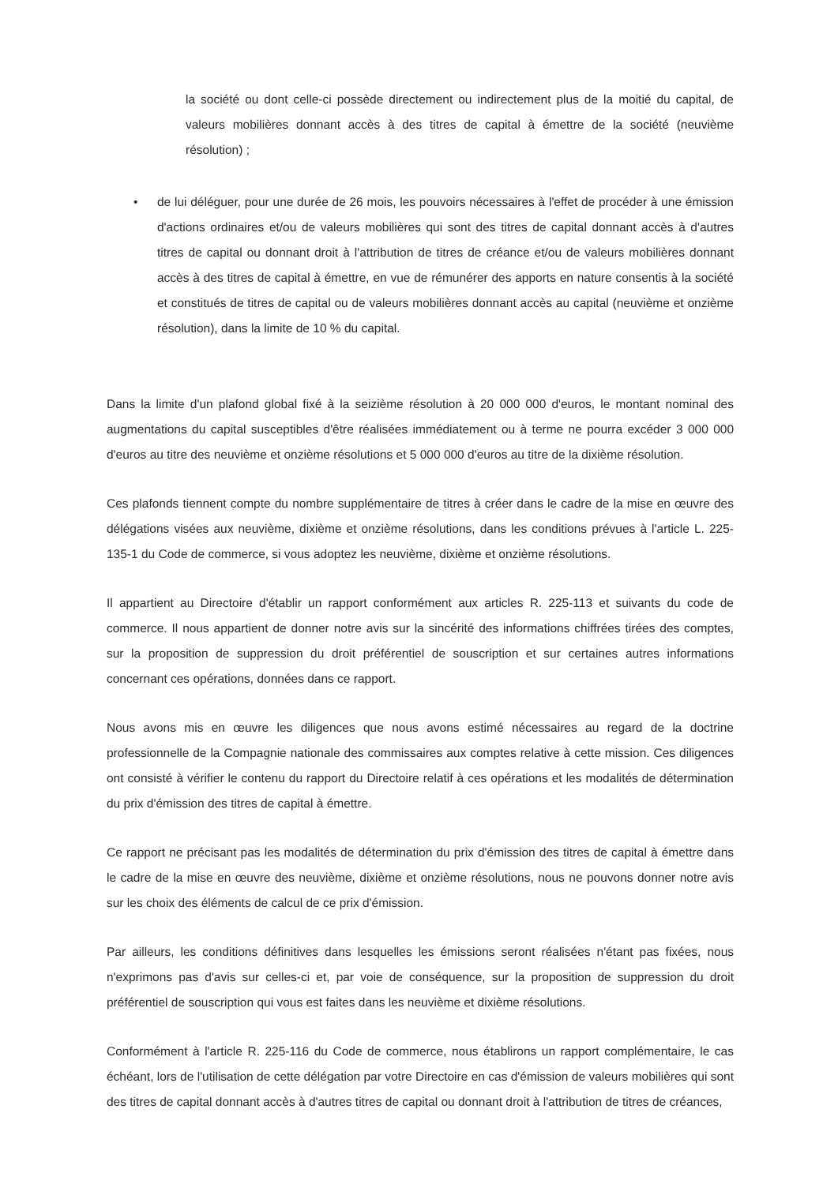la société ou dont celle-ci possède directement ou indirectement plus de la moitié du capital, de valeurs mobilières donnant accès à des titres de capital à émettre de la société (neuvième résolution) ;
• de lui déléguer, pour une durée de 26 mois, les pouvoirs nécessaires à l'effet de procéder à une émission d'actions ordinaires et/ou de valeurs mobilières qui sont des titres de capital donnant accès à d'autres titres de capital ou donnant droit à l'attribution de titres de créance et/ou de valeurs mobilières donnant accès à des titres de capital à émettre, en vue de rémunérer des apports en nature consentis à la société et constitués de titres de capital ou de valeurs mobilières donnant accès au capital (neuvième et onzième résolution), dans la limite de 10 % du capital.
Dans la limite d'un plafond global fixé à la seizième résolution à 20 000 000 d'euros, le montant nominal des augmentations du capital susceptibles d'être réalisées immédiatement ou à terme ne pourra excéder 3 000 000 d'euros au titre des neuvième et onzième résolutions et 5 000 000 d'euros au titre de la dixième résolution.
Ces plafonds tiennent compte du nombre supplémentaire de titres à créer dans le cadre de la mise en œuvre des délégations visées aux neuvième, dixième et onzième résolutions, dans les conditions prévues à l'article L. 225-135-1 du Code de commerce, si vous adoptez les neuvième, dixième et onzième résolutions.
Il appartient au Directoire d'établir un rapport conformément aux articles R. 225-113 et suivants du code de commerce. Il nous appartient de donner notre avis sur la sincérité des informations chiffrées tirées des comptes, sur la proposition de suppression du droit préférentiel de souscription et sur certaines autres informations concernant ces opérations, données dans ce rapport.
Nous avons mis en œuvre les diligences que nous avons estimé nécessaires au regard de la doctrine professionnelle de la Compagnie nationale des commissaires aux comptes relative à cette mission. Ces diligences ont consisté à vérifier le contenu du rapport du Directoire relatif à ces opérations et les modalités de détermination du prix d'émission des titres de capital à émettre.
Ce rapport ne précisant pas les modalités de détermination du prix d'émission des titres de capital à émettre dans le cadre de la mise en œuvre des neuvième, dixième et onzième résolutions, nous ne pouvons donner notre avis sur les choix des éléments de calcul de ce prix d'émission.
Par ailleurs, les conditions définitives dans lesquelles les émissions seront réalisées n'étant pas fixées, nous n'exprimons pas d'avis sur celles-ci et, par voie de conséquence, sur la proposition de suppression du droit préférentiel de souscription qui vous est faites dans les neuvième et dixième résolutions.
Conformément à l'article R. 225-116 du Code de commerce, nous établirons un rapport complémentaire, le cas échéant, lors de l'utilisation de cette délégation par votre Directoire en cas d'émission de valeurs mobilières qui sont des titres de capital donnant accès à d'autres titres de capital ou donnant droit à l'attribution de titres de créances,